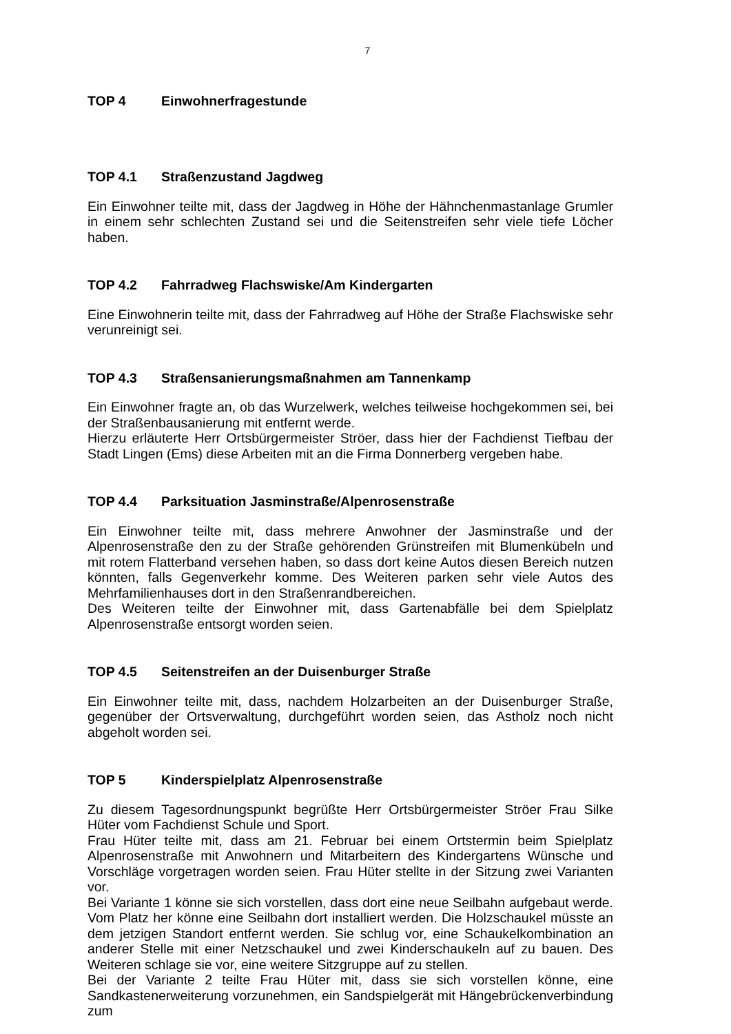7
TOP 4 Einwohnerfragestunde
TOP 4.1 Straßenzustand Jagdweg
Ein Einwohner teilte mit, dass der Jagdweg in Höhe der Hähnchenmastanlage Grumler in einem sehr schlechten Zustand sei und die Seitenstreifen sehr viele tiefe Löcher haben.
TOP 4.2 Fahrradweg Flachswiske/Am Kindergarten
Eine Einwohnerin teilte mit, dass der Fahrradweg auf Höhe der Straße Flachswiske sehr verunreinigt sei.
TOP 4.3 Straßensanierungsmaßnahmen am Tannenkamp
Ein Einwohner fragte an, ob das Wurzelwerk, welches teilweise hochgekommen sei, bei der Straßenbausanierung mit entfernt werde.
Hierzu erläuterte Herr Ortsbürgermeister Ströer, dass hier der Fachdienst Tiefbau der Stadt Lingen (Ems) diese Arbeiten mit an die Firma Donnerberg vergeben habe.
TOP 4.4 Parksituation Jasminstraße/Alpenrosenstraße
Ein Einwohner teilte mit, dass mehrere Anwohner der Jasminstraße und der Alpenrosenstraße den zu der Straße gehörenden Grünstreifen mit Blumenkübeln und mit rotem Flatterband versehen haben, so dass dort keine Autos diesen Bereich nutzen könnten, falls Gegenverkehr komme. Des Weiteren parken sehr viele Autos des Mehrfamilienhauses dort in den Straßenrandbereichen.
Des Weiteren teilte der Einwohner mit, dass Gartenabfälle bei dem Spielplatz Alpenrosenstraße entsorgt worden seien.
TOP 4.5 Seitenstreifen an der Duisenburger Straße
Ein Einwohner teilte mit, dass, nachdem Holzarbeiten an der Duisenburger Straße, gegenüber der Ortsverwaltung, durchgeführt worden seien, das Astholz noch nicht abgeholt worden sei.
TOP 5 Kinderspielplatz Alpenrosenstraße
Zu diesem Tagesordnungspunkt begrüßte Herr Ortsbürgermeister Ströer Frau Silke Hüter vom Fachdienst Schule und Sport.
Frau Hüter teilte mit, dass am 21. Februar bei einem Ortstermin beim Spielplatz Alpenrosenstraße mit Anwohnern und Mitarbeitern des Kindergartens Wünsche und Vorschläge vorgetragen worden seien. Frau Hüter stellte in der Sitzung zwei Varianten vor.
Bei Variante 1 könne sie sich vorstellen, dass dort eine neue Seilbahn aufgebaut werde. Vom Platz her könne eine Seilbahn dort installiert werden. Die Holzschaukel müsste an dem jetzigen Standort entfernt werden. Sie schlug vor, eine Schaukelkombination an anderer Stelle mit einer Netzschaukel und zwei Kinderschaukeln auf zu bauen. Des Weiteren schlage sie vor, eine weitere Sitzgruppe auf zu stellen.
Bei der Variante 2 teilte Frau Hüter mit, dass sie sich vorstellen könne, eine Sandkastenerweiterung vorzunehmen, ein Sandspielgerät mit Hängebrückenverbindung zum